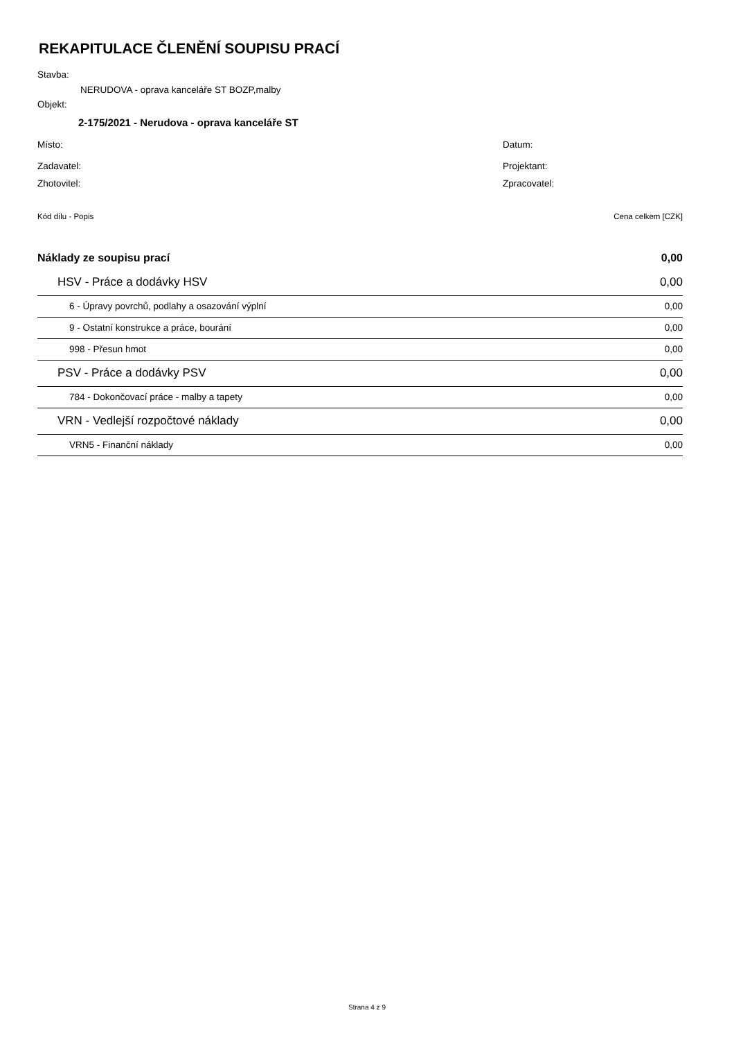REKAPITULACE ČLENĚNÍ SOUPISU PRACÍ
Stavba:
NERUDOVA - oprava kanceláře ST BOZP,malby
Objekt:
2-175/2021 - Nerudova - oprava kanceláře ST
Místo: Datum:
Zadavatel: Projektant:
Zhotovitel: Zpracovatel:
Kód dílu - Popis Cena celkem [CZK]
| Náklady ze soupisu prací | 0,00 |
| HSV - Práce a dodávky HSV | 0,00 |
| 6 - Úpravy povrchů, podlahy a osazování výplní | 0,00 |
| 9 - Ostatní konstrukce a práce, bourání | 0,00 |
| 998 - Přesun hmot | 0,00 |
| PSV - Práce a dodávky PSV | 0,00 |
| 784 - Dokončovací práce - malby a tapety | 0,00 |
| VRN - Vedlejší rozpočtové náklady | 0,00 |
| VRN5 - Finanční náklady | 0,00 |
Strana 4 z 9